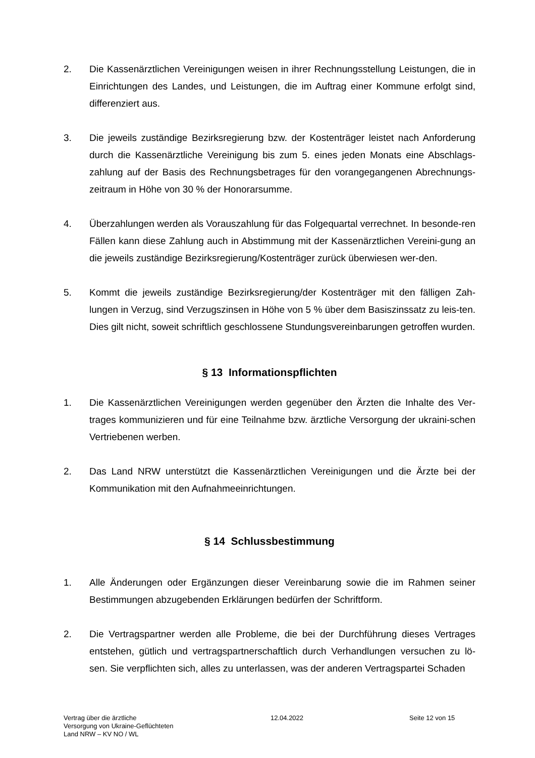2. Die Kassenärztlichen Vereinigungen weisen in ihrer Rechnungsstellung Leistungen, die in Einrichtungen des Landes, und Leistungen, die im Auftrag einer Kommune erfolgt sind, differenziert aus.
3. Die jeweils zuständige Bezirksregierung bzw. der Kostenträger leistet nach Anforderung durch die Kassenärztliche Vereinigung bis zum 5. eines jeden Monats eine Abschlags-zahlung auf der Basis des Rechnungsbetrages für den vorangegangenen Abrechnungs-zeitraum in Höhe von 30 % der Honorarsumme.
4. Überzahlungen werden als Vorauszahlung für das Folgequartal verrechnet. In besonde-ren Fällen kann diese Zahlung auch in Abstimmung mit der Kassenärztlichen Vereini-gung an die jeweils zuständige Bezirksregierung/Kostenträger zurück überwiesen wer-den.
5. Kommt die jeweils zuständige Bezirksregierung/der Kostenträger mit den fälligen Zah-lungen in Verzug, sind Verzugszinsen in Höhe von 5 % über dem Basiszinssatz zu leis-ten. Dies gilt nicht, soweit schriftlich geschlossene Stundungsvereinbarungen getroffen wurden.
§ 13 Informationspflichten
1. Die Kassenärztlichen Vereinigungen werden gegenüber den Ärzten die Inhalte des Ver-trages kommunizieren und für eine Teilnahme bzw. ärztliche Versorgung der ukraini-schen Vertriebenen werben.
2. Das Land NRW unterstützt die Kassenärztlichen Vereinigungen und die Ärzte bei der Kommunikation mit den Aufnahmeeinrichtungen.
§ 14 Schlussbestimmung
1. Alle Änderungen oder Ergänzungen dieser Vereinbarung sowie die im Rahmen seiner Bestimmungen abzugebenden Erklärungen bedürfen der Schriftform.
2. Die Vertragspartner werden alle Probleme, die bei der Durchführung dieses Vertrages entstehen, gütlich und vertragspartnerschaftlich durch Verhandlungen versuchen zu lö-sen. Sie verpflichten sich, alles zu unterlassen, was der anderen Vertragspartei Schaden
Vertrag über die ärztliche
Versorgung von Ukraine-Geflüchteten
Land NRW – KV NO / WL
12.04.2022 Seite 12 von 15